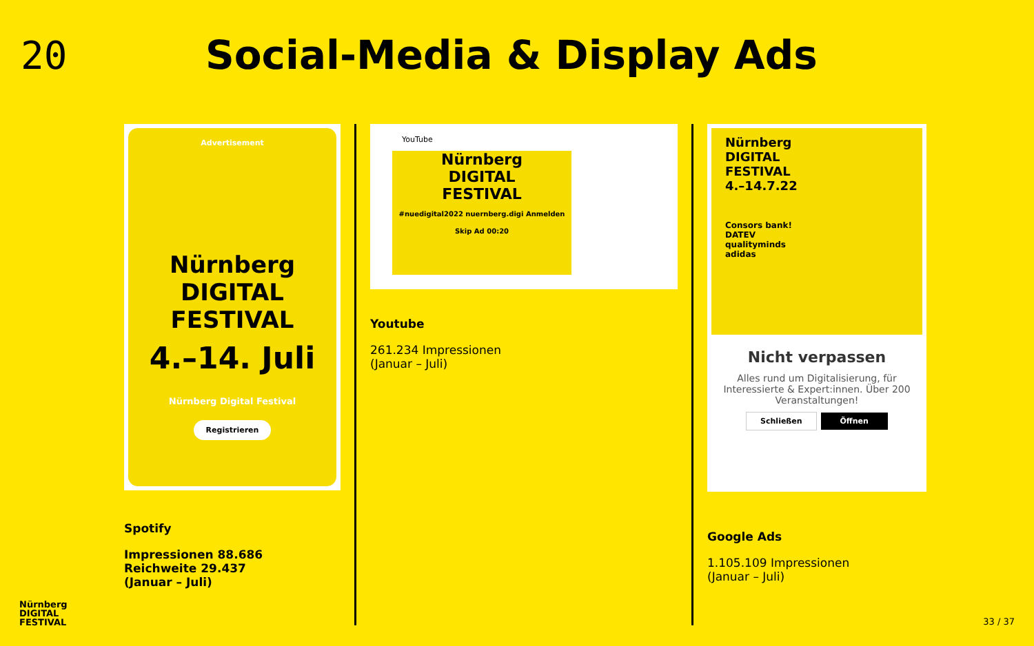20 Social-Media & Display Ads
Advertisement
Nürnberg
DIGITAL
FESTIVAL
4.–14. Juli
Nürnberg Digital Festival
Registrieren
Spotify
Impressionen 88.686
Reichweite 29.437
(Januar – Juli)
YouTube
Nürnberg
DIGITAL
FESTIVAL
#nuedigital2022 nuernberg.digi Anmelden Skip Ad 00:20
Youtube
261.234 Impressionen
(Januar – Juli)
Nürnberg
DIGITAL
FESTIVAL
4.–14.7.22
Consors bank!
DATEV
qualityminds
adidas
Nicht verpassen
Alles rund um Digitalisierung, für Interessierte & Expert:innen. Über 200 Veranstaltungen!
Schließen Öffnen
Google Ads
1.105.109 Impressionen
(Januar – Juli)
Nürnberg
DIGITAL
FESTIVAL
33 / 37